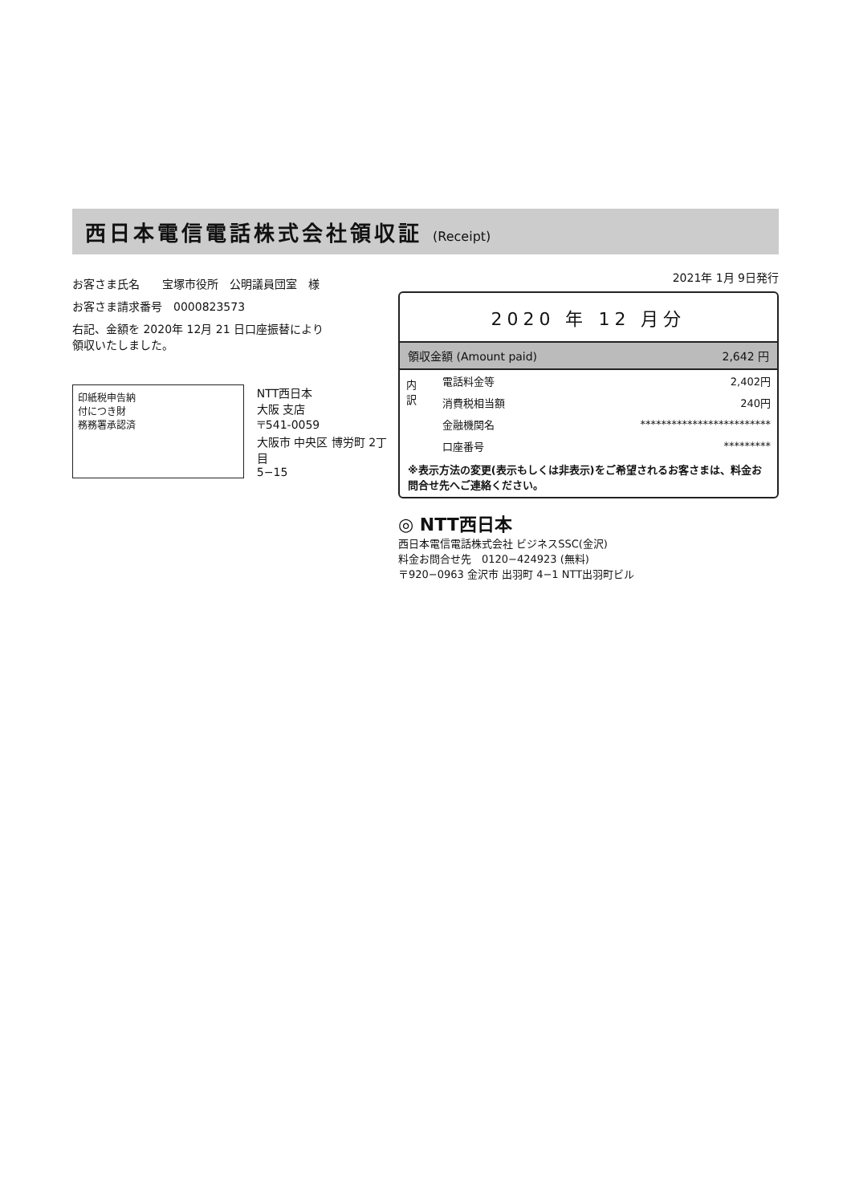西日本電信電話株式会社領収証 (Receipt)
お客さま氏名　　宝塚市役所　公明議員団室　様
お客さま請求番号　0000823573
右記、金額を 2020年 12月 21 日口座振替により
領収いたしました。
印紙税申告納
付につき財
務務署承認済
NTT西日本
大阪 支店
〒541-0059
大阪市 中央区 博労町 2丁目
5−15
2021年 1月 9日発行
2020 年 12 月分
領収金額 (Amount paid) 2,642 円
| 内 訳 | 電話料金等 | 2,402円 |
| | 消費税相当額 | 240円 |
| | 金融機関名 | ************************* |
| | 口座番号 | ********* |
※表示方法の変更(表示もしくは非表示)をご希望されるお客さまは、料金お問合せ先へご連絡ください。
◎ NTT西日本
西日本電信電話株式会社 ビジネスSSC(金沢)
料金お問合せ先　0120−424923 (無料)
〒920−0963 金沢市 出羽町 4−1 NTT出羽町ビル